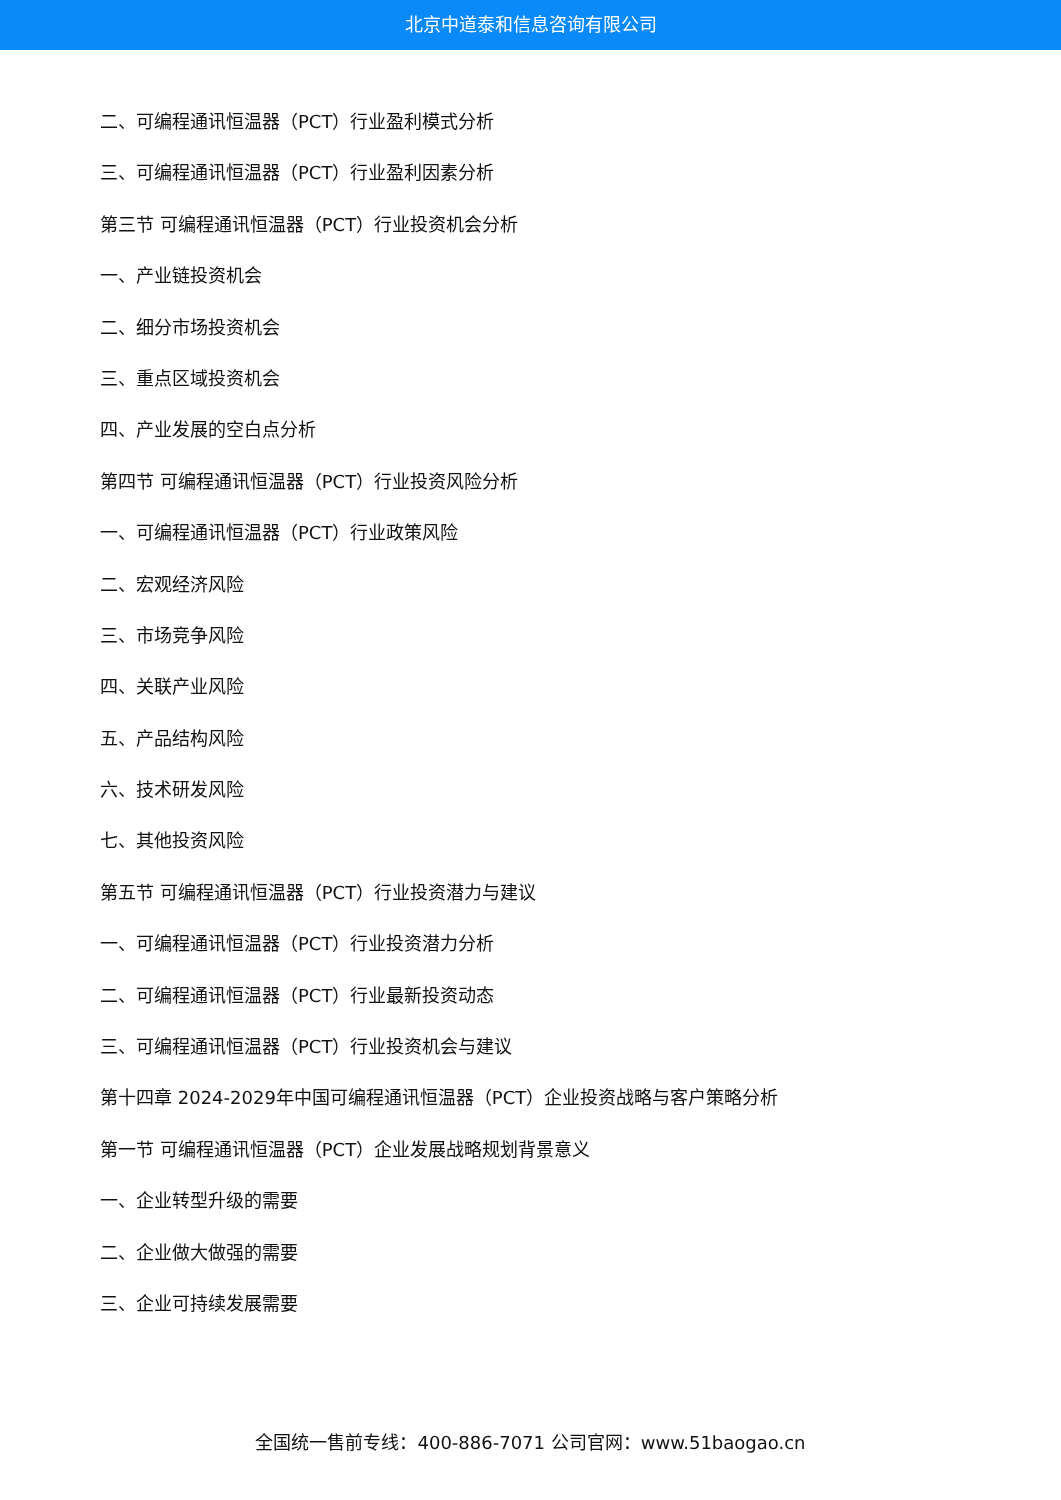北京中道泰和信息咨询有限公司
二、可编程通讯恒温器（PCT）行业盈利模式分析
三、可编程通讯恒温器（PCT）行业盈利因素分析
第三节 可编程通讯恒温器（PCT）行业投资机会分析
一、产业链投资机会
二、细分市场投资机会
三、重点区域投资机会
四、产业发展的空白点分析
第四节 可编程通讯恒温器（PCT）行业投资风险分析
一、可编程通讯恒温器（PCT）行业政策风险
二、宏观经济风险
三、市场竞争风险
四、关联产业风险
五、产品结构风险
六、技术研发风险
七、其他投资风险
第五节 可编程通讯恒温器（PCT）行业投资潜力与建议
一、可编程通讯恒温器（PCT）行业投资潜力分析
二、可编程通讯恒温器（PCT）行业最新投资动态
三、可编程通讯恒温器（PCT）行业投资机会与建议
第十四章 2024-2029年中国可编程通讯恒温器（PCT）企业投资战略与客户策略分析
第一节 可编程通讯恒温器（PCT）企业发展战略规划背景意义
一、企业转型升级的需要
二、企业做大做强的需要
三、企业可持续发展需要
全国统一售前专线：400-886-7071 公司官网：www.51baogao.cn